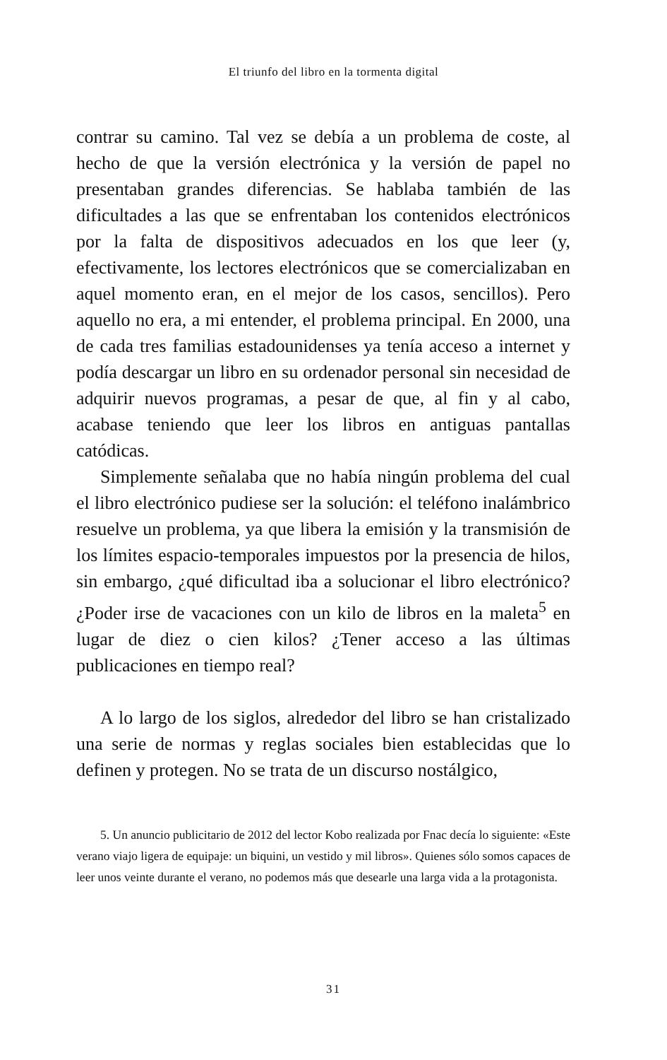El triunfo del libro en la tormenta digital
contrar su camino. Tal vez se debía a un problema de coste, al hecho de que la versión electrónica y la versión de papel no presentaban grandes diferencias. Se hablaba también de las dificultades a las que se enfrentaban los contenidos electrónicos por la falta de dispositivos adecuados en los que leer (y, efectivamente, los lectores electrónicos que se comercializaban en aquel momento eran, en el mejor de los casos, sencillos). Pero aquello no era, a mi entender, el problema principal. En 2000, una de cada tres familias estadounidenses ya tenía acceso a internet y podía descargar un libro en su ordenador personal sin necesidad de adquirir nuevos programas, a pesar de que, al fin y al cabo, acabase teniendo que leer los libros en antiguas pantallas catódicas.
Simplemente señalaba que no había ningún problema del cual el libro electrónico pudiese ser la solución: el teléfono inalámbrico resuelve un problema, ya que libera la emisión y la transmisión de los límites espacio-temporales impuestos por la presencia de hilos, sin embargo, ¿qué dificultad iba a solucionar el libro electrónico? ¿Poder irse de vacaciones con un kilo de libros en la maleta<sup>5</sup> en lugar de diez o cien kilos? ¿Tener acceso a las últimas publicaciones en tiempo real?
A lo largo de los siglos, alrededor del libro se han cristalizado una serie de normas y reglas sociales bien establecidas que lo definen y protegen. No se trata de un discurso nostálgico,
5. Un anuncio publicitario de 2012 del lector Kobo realizada por Fnac decía lo siguiente: «Este verano viajo ligera de equipaje: un biquini, un vestido y mil libros». Quienes sólo somos capaces de leer unos veinte durante el verano, no podemos más que desearle una larga vida a la protagonista.
31